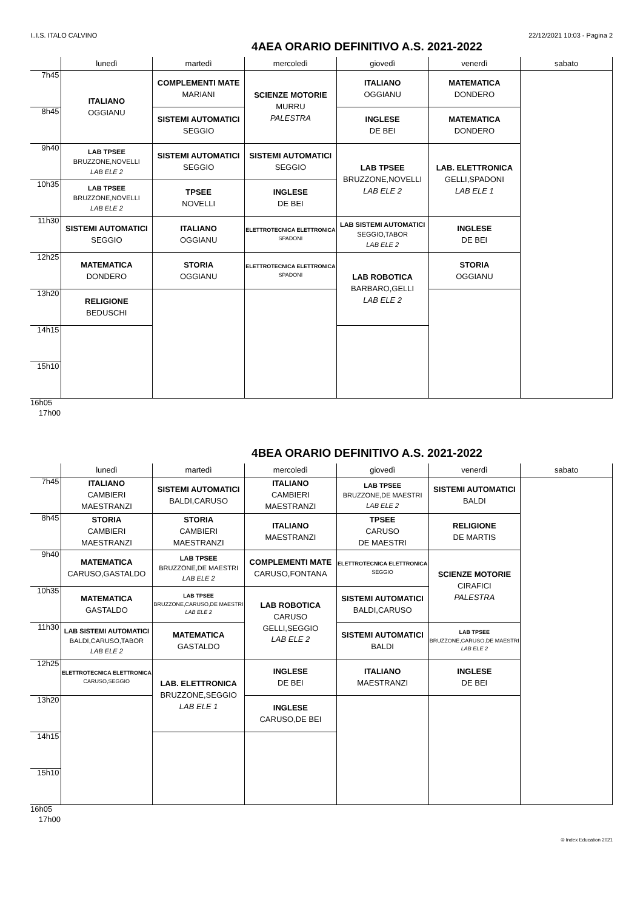I..I.S. ITALO CALVINO 22/12/2021 10:03 - Pagina 2
4AEA ORARIO DEFINITIVO A.S. 2021-2022
| | lunedì | martedì | mercoledì | giovedì | venerdì | sabato |
| --- | --- | --- | --- | --- | --- | --- |
| 7h45 | ITALIANO OGGIANU | COMPLEMENTI MATE MARIANI | SCIENZE MOTORIE MURRU PALESTRA | ITALIANO OGGIANU | MATEMATICA DONDERO | |
| 8h45 | | SISTEMI AUTOMATICI SEGGIO | | INGLESE DE BEI | MATEMATICA DONDERO | |
| 9h40 | LAB TPSEE BRUZZONE,NOVELLI LAB ELE 2 | SISTEMI AUTOMATICI SEGGIO | SISTEMI AUTOMATICI SEGGIO | LAB TPSEE BRUZZONE,NOVELLI LAB ELE 2 | LAB. ELETTRONICA GELLI,SPADONI LAB ELE 1 | |
| 10h35 | LAB TPSEE BRUZZONE,NOVELLI LAB ELE 2 | TPSEE NOVELLI | INGLESE DE BEI | | | |
| 11h30 | SISTEMI AUTOMATICI SEGGIO | ITALIANO OGGIANU | ELETTROTECNICA ELETTRONICA SPADONI | LAB SISTEMI AUTOMATICI SEGGIO,TABOR LAB ELE 2 | INGLESE DE BEI | |
| 12h25 | MATEMATICA DONDERO | STORIA OGGIANU | ELETTROTECNICA ELETTRONICA SPADONI | LAB ROBOTICA BARBARO,GELLI LAB ELE 2 | STORIA OGGIANU | |
| 13h20 | RELIGIONE BEDUSCHI | | | | | |
| 14h15 | | | | | | |
| 15h10 | | | | | | |
| 16h05 | | | | | | |
17h00
4BEA ORARIO DEFINITIVO A.S. 2021-2022
| | lunedì | martedì | mercoledì | giovedì | venerdì | sabato |
| --- | --- | --- | --- | --- | --- | --- |
| 7h45 | ITALIANO CAMBIERI MAESTRANZI | SISTEMI AUTOMATICI BALDI,CARUSO | ITALIANO CAMBIERI MAESTRANZI | LAB TPSEE BRUZZONE,DE MAESTRI LAB ELE 2 | SISTEMI AUTOMATICI BALDI | |
| 8h45 | STORIA CAMBIERI MAESTRANZI | STORIA CAMBIERI MAESTRANZI | ITALIANO MAESTRANZI | TPSEE CARUSO DE MAESTRI | RELIGIONE DE MARTIS | |
| 9h40 | MATEMATICA CARUSO,GASTALDO | LAB TPSEE BRUZZONE,DE MAESTRI LAB ELE 2 | COMPLEMENTI MATE CARUSO,FONTANA | ELETTROTECNICA ELETTRONICA SEGGIO | SCIENZE MOTORIE CIRAFICI PALESTRA | |
| 10h35 | MATEMATICA GASTALDO | LAB TPSEE BRUZZONE,CARUSO,DE MAESTRI LAB ELE 2 | LAB ROBOTICA CARUSO GELLI,SEGGIO LAB ELE 2 | SISTEMI AUTOMATICI BALDI,CARUSO | | |
| 11h30 | LAB SISTEMI AUTOMATICI BALDI,CARUSO,TABOR LAB ELE 2 | MATEMATICA GASTALDO | | SISTEMI AUTOMATICI BALDI | LAB TPSEE BRUZZONE,CARUSO,DE MAESTRI LAB ELE 2 | |
| 12h25 | ELETTROTECNICA ELETTRONICA CARUSO,SEGGIO | LAB. ELETTRONICA BRUZZONE,SEGGIO LAB ELE 1 | INGLESE DE BEI | ITALIANO MAESTRANZI | INGLESE DE BEI | |
| 13h20 | | | INGLESE CARUSO,DE BEI | | | |
| 14h15 | | | | | | |
| 15h10 | | | | | | |
| 16h05 | | | | | | |
17h00
© Index Education 2021